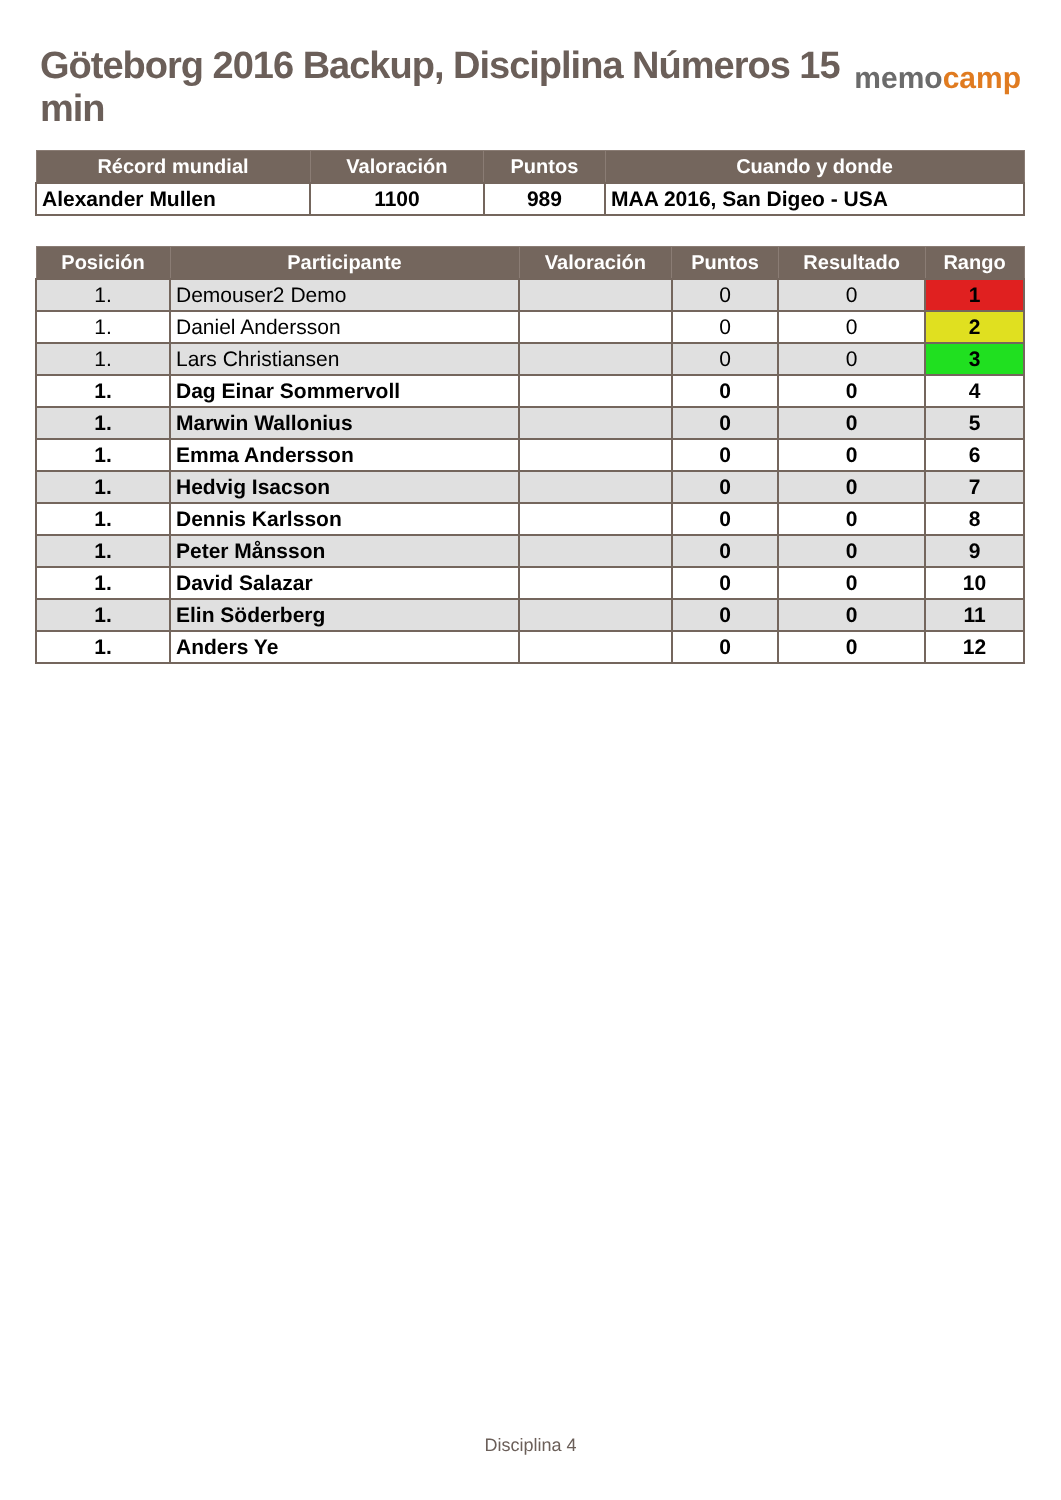Göteborg 2016 Backup, Disciplina Números 15 min
memocamp
| Récord mundial | Valoración | Puntos | Cuando y donde |
| --- | --- | --- | --- |
| Alexander Mullen | 1100 | 989 | MAA 2016, San Digeo - USA |
| Posición | Participante | Valoración | Puntos | Resultado | Rango |
| --- | --- | --- | --- | --- | --- |
| 1. | Demouser2 Demo | | 0 | 0 | 1 |
| 1. | Daniel Andersson | | 0 | 0 | 2 |
| 1. | Lars Christiansen | | 0 | 0 | 3 |
| 1. | Dag Einar Sommervoll | | 0 | 0 | 4 |
| 1. | Marwin Wallonius | | 0 | 0 | 5 |
| 1. | Emma Andersson | | 0 | 0 | 6 |
| 1. | Hedvig Isacson | | 0 | 0 | 7 |
| 1. | Dennis Karlsson | | 0 | 0 | 8 |
| 1. | Peter Månsson | | 0 | 0 | 9 |
| 1. | David Salazar | | 0 | 0 | 10 |
| 1. | Elin Söderberg | | 0 | 0 | 11 |
| 1. | Anders Ye | | 0 | 0 | 12 |
Disciplina 4